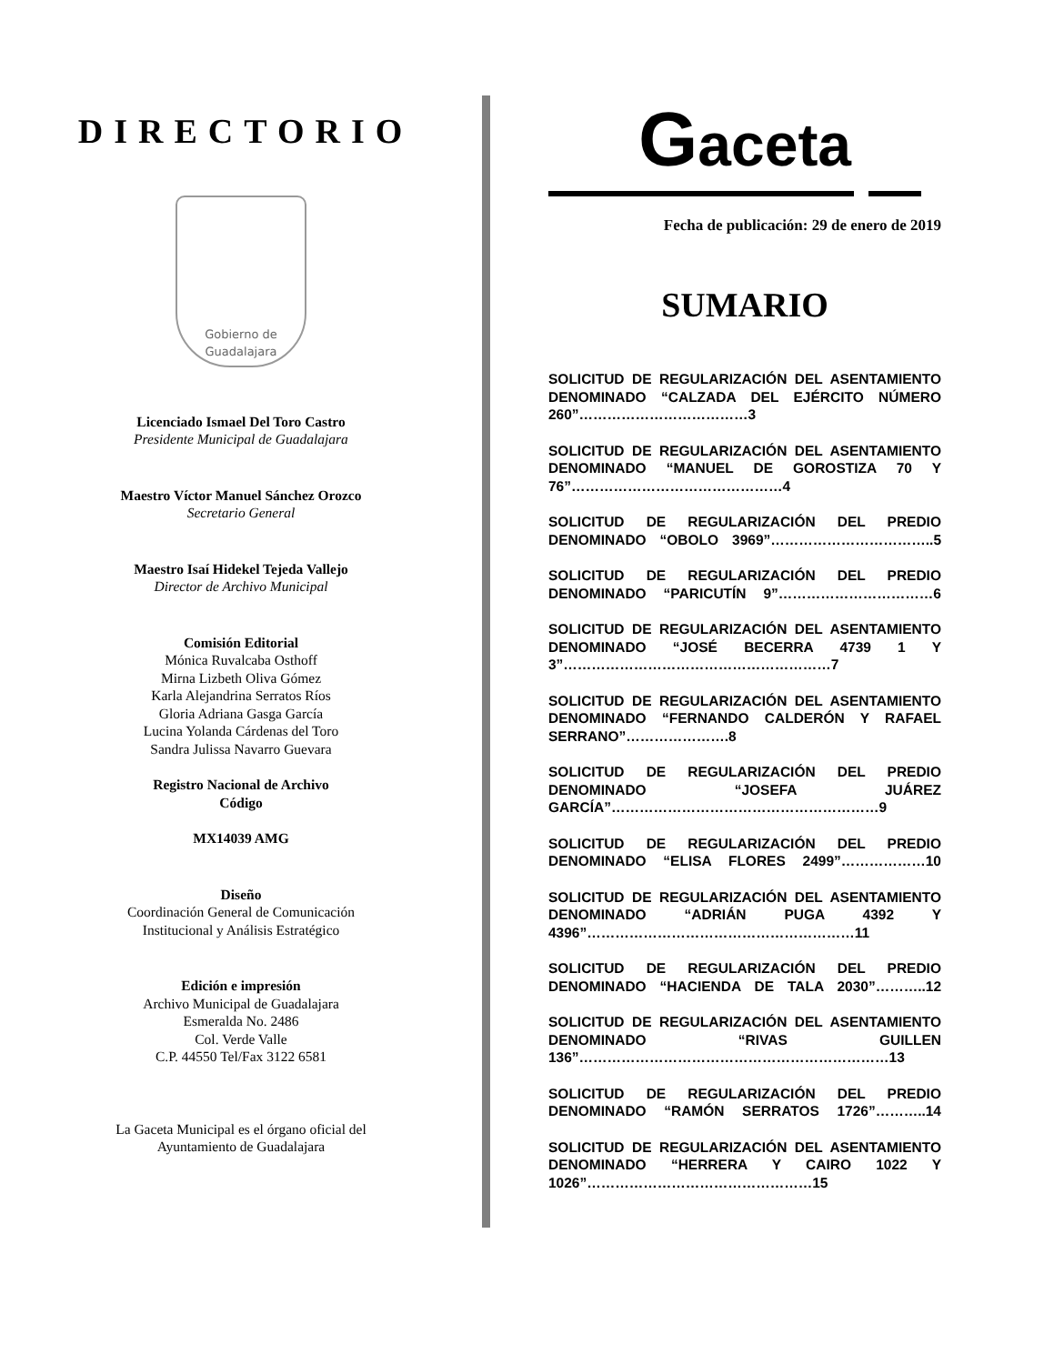DIRECTORIO
Gobierno de
Guadalajara
Licenciado Ismael Del Toro Castro
Presidente Municipal de Guadalajara
Maestro Víctor Manuel Sánchez Orozco
Secretario General
Maestro Isaí Hidekel Tejeda Vallejo
Director de Archivo Municipal
Comisión Editorial
Mónica Ruvalcaba Osthoff
Mirna Lizbeth Oliva Gómez
Karla Alejandrina Serratos Ríos
Gloria Adriana Gasga García
Lucina Yolanda Cárdenas del Toro
Sandra Julissa Navarro Guevara
Registro Nacional de Archivo
Código
MX14039 AMG
Diseño
Coordinación General de Comunicación
Institucional y Análisis Estratégico
Edición e impresión
Archivo Municipal de Guadalajara
Esmeralda No. 2486
Col. Verde Valle
C.P. 44550 Tel/Fax 3122 6581
La Gaceta Municipal es el órgano oficial del
Ayuntamiento de Guadalajara
Gaceta
Fecha de publicación: 29 de enero de 2019
SUMARIO
SOLICITUD DE REGULARIZACIÓN DEL ASENTAMIENTO DENOMINADO “CALZADA DEL EJÉRCITO NÚMERO 260”………………………………3
SOLICITUD DE REGULARIZACIÓN DEL ASENTAMIENTO DENOMINADO “MANUEL DE GOROSTIZA 70 Y 76”………………………………………4
SOLICITUD DE REGULARIZACIÓN DEL PREDIO DENOMINADO “OBOLO 3969”……………………………..5
SOLICITUD DE REGULARIZACIÓN DEL PREDIO DENOMINADO “PARICUTÍN 9”……………………………6
SOLICITUD DE REGULARIZACIÓN DEL ASENTAMIENTO DENOMINADO “JOSÉ BECERRA 4739 1 Y 3”…………………………………………………7
SOLICITUD DE REGULARIZACIÓN DEL ASENTAMIENTO DENOMINADO “FERNANDO CALDERÓN Y RAFAEL SERRANO”………………….8
SOLICITUD DE REGULARIZACIÓN DEL PREDIO DENOMINADO “JOSEFA JUÁREZ GARCÍA”…………………………………………………9
SOLICITUD DE REGULARIZACIÓN DEL PREDIO DENOMINADO “ELISA FLORES 2499”………………10
SOLICITUD DE REGULARIZACIÓN DEL ASENTAMIENTO DENOMINADO “ADRIÁN PUGA 4392 Y 4396”…………………………………………………11
SOLICITUD DE REGULARIZACIÓN DEL PREDIO DENOMINADO “HACIENDA DE TALA 2030”………..12
SOLICITUD DE REGULARIZACIÓN DEL ASENTAMIENTO DENOMINADO “RIVAS GUILLEN 136”…………………………………………………………13
SOLICITUD DE REGULARIZACIÓN DEL PREDIO DENOMINADO “RAMÓN SERRATOS 1726”………..14
SOLICITUD DE REGULARIZACIÓN DEL ASENTAMIENTO DENOMINADO “HERRERA Y CAIRO 1022 Y 1026”…………………………………………15